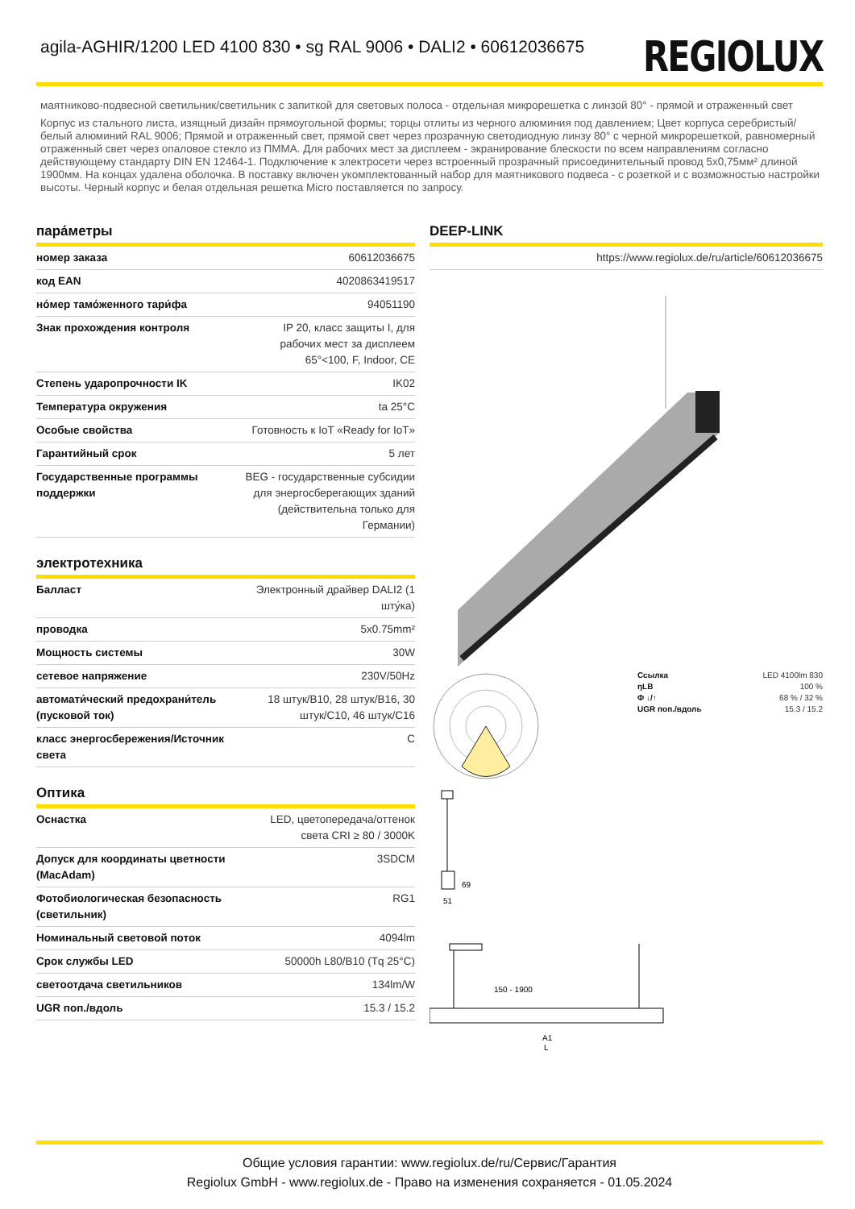agila-AGHIR/1200 LED 4100 830 • sg RAL 9006 • DALI2 • 60612036675
REGIOLUX
маятниково-подвесной светильник/светильник с запиткой для световых полоса - отдельная микрорешетка с линзой 80° - прямой и отраженный свет
Корпус из стального листа, изящный дизайн прямоугольной формы; торцы отлиты из черного алюминия под давлением; Цвет корпуса серебристый/ белый алюминий RAL 9006; Прямой и отраженный свет, прямой свет через прозрачную светодиодную линзу 80° с черной микрорешеткой, равномерный отраженный свет через опаловое стекло из ПММА. Для рабочих мест за дисплеем - экранирование блескости по всем направлениям согласно действующему стандарту DIN EN 12464-1. Подключение к электросети через встроенный прозрачный присоединительный провод 5x0,75мм² длиной 1900мм. На концах удалена оболочка. В поставку включен укомплектованный набор для маятникового подвеса - с розеткой и с возможностью настройки высоты. Черный корпус и белая отдельная решетка Micro поставляется по запросу.
пара́метры
| номер заказа | 60612036675 |
| код EAN | 4020863419517 |
| но́мер тамо́женного тари́фа | 94051190 |
| Знак прохождения контроля | IP 20, класс защиты I, для рабочих мест за дисплеем 65°<100, F, Indoor, CE |
| Степень ударопрочности IK | IK02 |
| Температура окружения | ta 25°C |
| Особые свойства | Готовность к IoT «Ready for IoT» |
| Гарантийный срок | 5 лет |
| Государственные программы поддержки | BEG - государственные субсидии для энергосберегающих зданий (действительна только для Германии) |
электротехника
| Балласт | Электронный драйвер DALI2 (1 шту́ка) |
| проводка | 5x0.75mm² |
| Мощность системы | 30W |
| сетевое напряжение | 230V/50Hz |
| автомати́ческий предохрани́тель (пусковой ток) | 18 штук/B10, 28 штук/B16, 30 штук/C10, 46 штук/C16 |
| класс энергосбережения/Источник света | C |
Оптика
| Оснастка | LED, цветопередача/оттенок света CRI ≥ 80 / 3000K |
| Допуск для координаты цветности (MacAdam) | 3SDCM |
| Фотобиологическая безопасность (светильник) | RG1 |
| Номинальный световой поток | 4094lm |
| Срок службы LED | 50000h L80/B10 (Tq 25°C) |
| светоотдача светильников | 134lm/W |
| UGR поп./вдоль | 15.3 / 15.2 |
DEEP-LINK
| | https://www.regiolux.de/ru/article/60612036675 |
| Ссылка | LED 4100lm 830 |
| ηLB | 100 % |
| Φ ↓/↑ | 68 % / 32 % |
| UGR поп./вдоль | 15.3 / 15.2 |
69
51
150 - 1900
A1
L
Общие условия гарантии: www.regiolux.de/ru/Сервис/Гарантия
Regiolux GmbH - www.regiolux.de - Право на изменения сохраняется - 01.05.2024